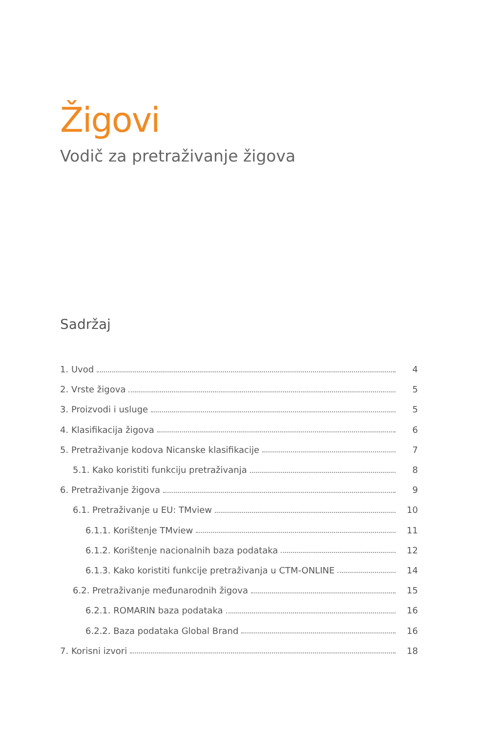Žigovi
Vodič za pretraživanje žigova
Sadržaj
1. Uvod 4
2. Vrste žigova 5
3. Proizvodi i usluge 5
4. Klasifikacija žigova 6
5. Pretraživanje kodova Nicanske klasifikacije 7
5.1. Kako koristiti funkciju pretraživanja 8
6. Pretraživanje žigova 9
6.1. Pretraživanje u EU: TMview 10
6.1.1. Korištenje TMview 11
6.1.2. Korištenje nacionalnih baza podataka 12
6.1.3. Kako koristiti funkcije pretraživanja u CTM-ONLINE 14
6.2. Pretraživanje međunarodnih žigova 15
6.2.1. ROMARIN baza podataka 16
6.2.2. Baza podataka Global Brand 16
7. Korisni izvori 18